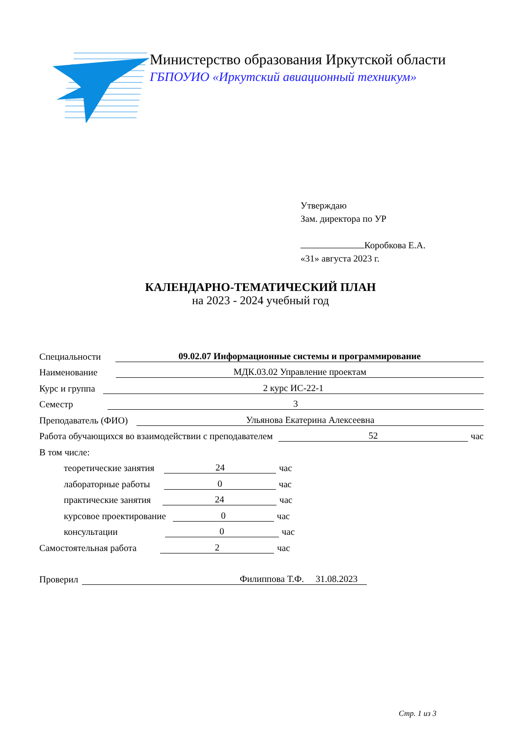Министерство образования Иркутской области
ГБПОУИО «Иркутский авиационный техникум»
Утверждаю
Зам. директора по УР
Коробкова Е.А.
«31» августа 2023 г.
КАЛЕНДАРНО-ТЕМАТИЧЕСКИЙ ПЛАН
на 2023 - 2024 учебный год
Специальности
09.02.07 Информационные системы и программирование
Наименование
МДК.03.02 Управление проектам
Курс и группа
2 курс ИС-22-1
Семестр
3
Преподаватель (ФИО)
Ульянова Екатерина Алексеевна
Работа обучающихся во взаимодействии с преподавателем
52
час
В том числе:
теоретические занятия
24
час
лабораторные работы
0
час
практические занятия
24
час
курсовое проектирование
0
час
консультации
0
час
Самостоятельная работа
2
час
Проверил
Филиппова Т.Ф. 31.08.2023
Стр. 1 из 3